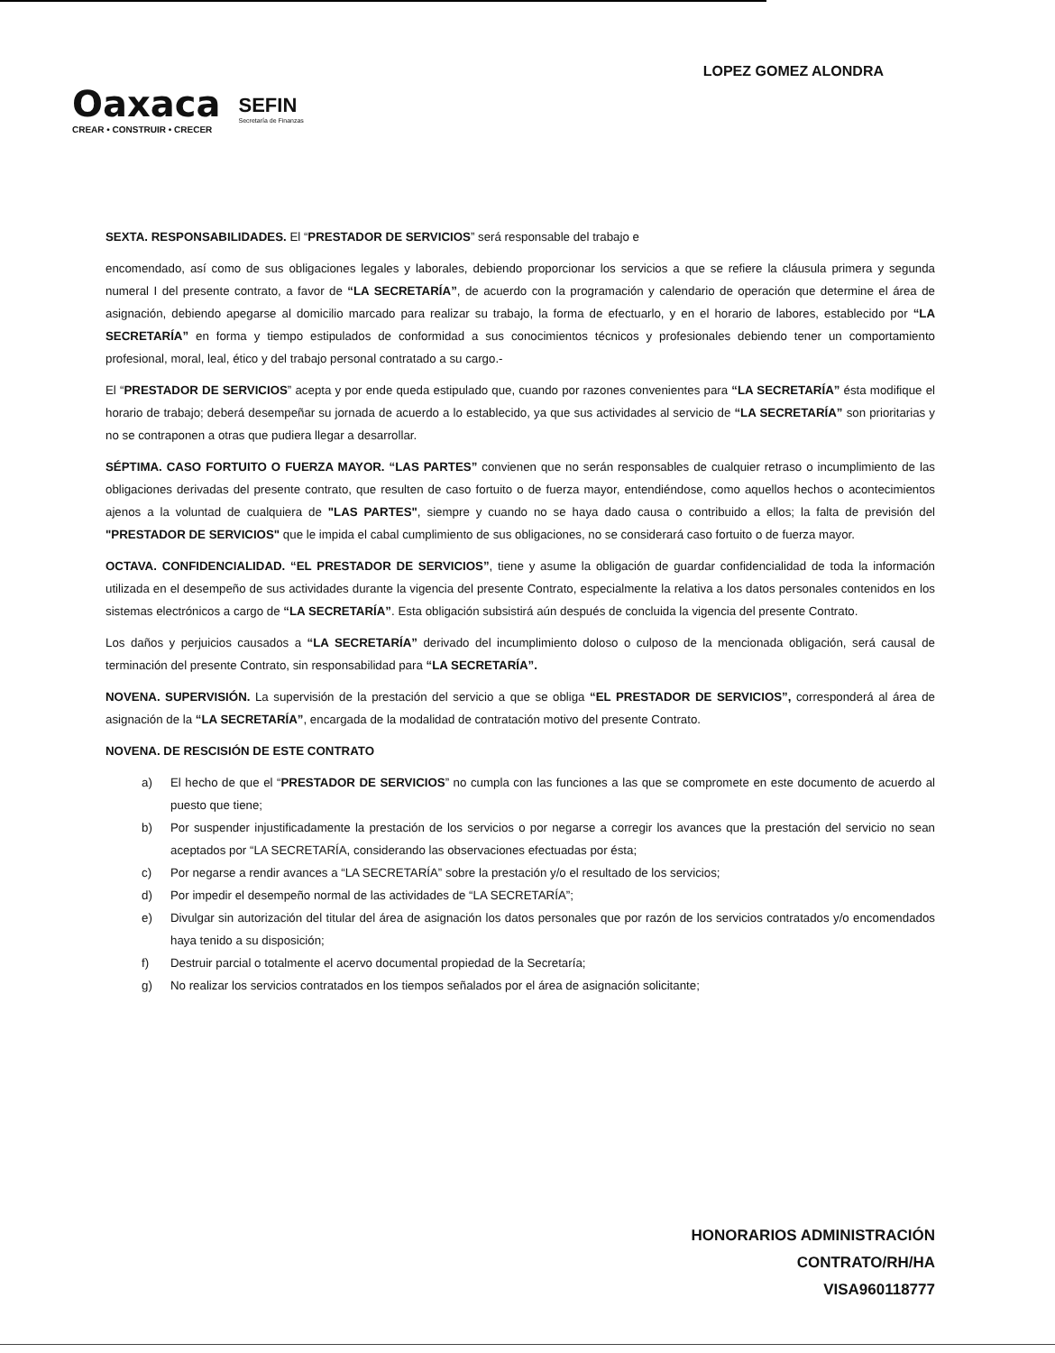Oaxaca
CREAR • CONSTRUIR • CRECER
SEFIN
Secretaría de Finanzas
LOPEZ GOMEZ ALONDRA
SEXTA. RESPONSABILIDADES. El “PRESTADOR DE SERVICIOS” será responsable del trabajo e
encomendado, así como de sus obligaciones legales y laborales, debiendo proporcionar los servicios a que se refiere la cláusula primera y segunda numeral I del presente contrato, a favor de “LA SECRETARÍA”, de acuerdo con la programación y calendario de operación que determine el área de asignación, debiendo apegarse al domicilio marcado para realizar su trabajo, la forma de efectuarlo, y en el horario de labores, establecido por “LA SECRETARÍA” en forma y tiempo estipulados de conformidad a sus conocimientos técnicos y profesionales debiendo tener un comportamiento profesional, moral, leal, ético y del trabajo personal contratado a su cargo.-
El “PRESTADOR DE SERVICIOS” acepta y por ende queda estipulado que, cuando por razones convenientes para “LA SECRETARÍA” ésta modifique el horario de trabajo; deberá desempeñar su jornada de acuerdo a lo establecido, ya que sus actividades al servicio de “LA SECRETARÍA” son prioritarias y no se contraponen a otras que pudiera llegar a desarrollar.
SÉPTIMA. CASO FORTUITO O FUERZA MAYOR. “LAS PARTES” convienen que no serán responsables de cualquier retraso o incumplimiento de las obligaciones derivadas del presente contrato, que resulten de caso fortuito o de fuerza mayor, entendiéndose, como aquellos hechos o acontecimientos ajenos a la voluntad de cualquiera de "LAS PARTES", siempre y cuando no se haya dado causa o contribuido a ellos; la falta de previsión del "PRESTADOR DE SERVICIOS" que le impida el cabal cumplimiento de sus obligaciones, no se considerará caso fortuito o de fuerza mayor.
OCTAVA. CONFIDENCIALIDAD. “EL PRESTADOR DE SERVICIOS”, tiene y asume la obligación de guardar confidencialidad de toda la información utilizada en el desempeño de sus actividades durante la vigencia del presente Contrato, especialmente la relativa a los datos personales contenidos en los sistemas electrónicos a cargo de “LA SECRETARÍA”. Esta obligación subsistirá aún después de concluida la vigencia del presente Contrato.
Los daños y perjuicios causados a “LA SECRETARÍA” derivado del incumplimiento doloso o culposo de la mencionada obligación, será causal de terminación del presente Contrato, sin responsabilidad para “LA SECRETARÍA”.
NOVENA. SUPERVISIÓN. La supervisión de la prestación del servicio a que se obliga “EL PRESTADOR DE SERVICIOS”, corresponderá al área de asignación de la “LA SECRETARÍA”, encargada de la modalidad de contratación motivo del presente Contrato.
NOVENA. DE RESCISIÓN DE ESTE CONTRATO
a) El hecho de que el “PRESTADOR DE SERVICIOS” no cumpla con las funciones a las que se compromete en este documento de acuerdo al puesto que tiene;
b) Por suspender injustificadamente la prestación de los servicios o por negarse a corregir los avances que la prestación del servicio no sean aceptados por “LA SECRETARÍA, considerando las observaciones efectuadas por ésta;
c) Por negarse a rendir avances a “LA SECRETARÍA” sobre la prestación y/o el resultado de los servicios;
d) Por impedir el desempeño normal de las actividades de “LA SECRETARÍA”;
e) Divulgar sin autorización del titular del área de asignación los datos personales que por razón de los servicios contratados y/o encomendados haya tenido a su disposición;
f) Destruir parcial o totalmente el acervo documental propiedad de la Secretaría;
g) No realizar los servicios contratados en los tiempos señalados por el área de asignación solicitante;
HONORARIOS ADMINISTRACIÓN
CONTRATO/RH/HA
VISA960118777